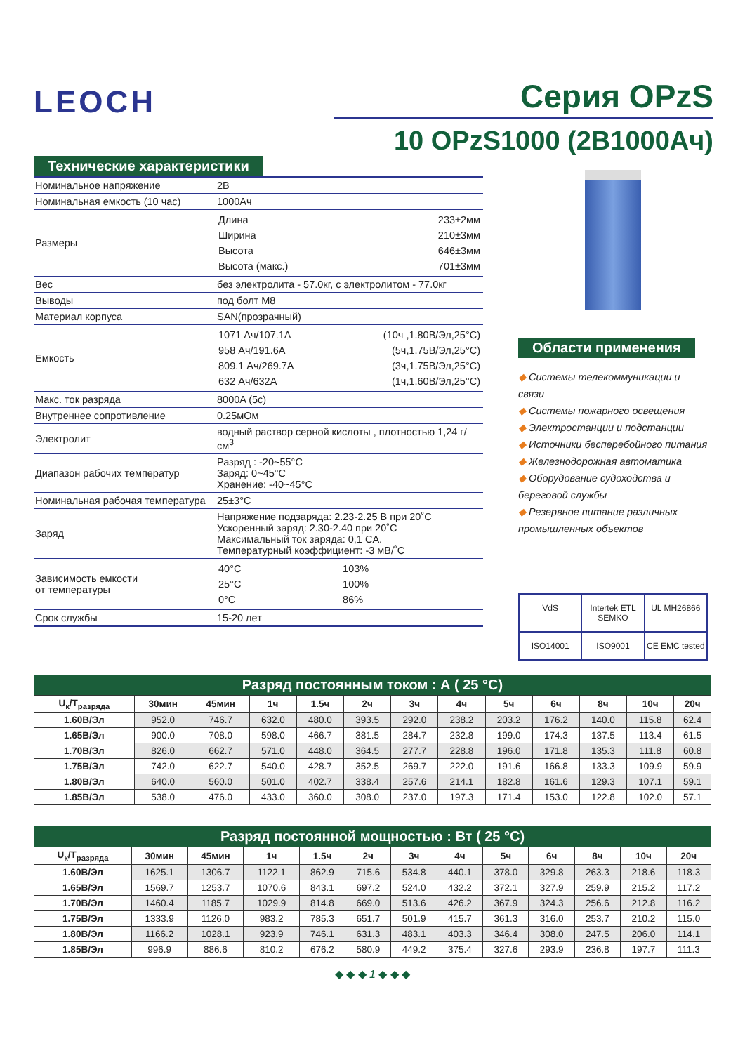LEOCH
Серия OPzS
10 OPzS1000 (2В1000Ач)
Технические характеристики
| Номинальное напряжение | 2В |
| Номинальная емкость (10 час) | 1000Ач |
| Размеры | / Длина / 233±2мм / / Ширина / 210±3мм / / Высота / 646±3мм / / Высота (макс.) / 701±3мм / |
| Вес | без электролита - 57.0кг, с электролитом - 77.0кг |
| Выводы | под болт М8 |
| Материал корпуса | SAN(прозрачный) |
| Емкость | / 1071 Ач/107.1A / (10ч ,1.80В/Эл,25°C) / / 958 Ач/191.6A / (5ч,1.75В/Эл,25°C) / / 809.1 Ач/269.7A / (3ч,1.75В/Эл,25°C) / / 632 Ач/632A / (1ч,1.60В/Эл,25°C) / |
| Макс. ток разряда | 8000A (5c) |
| Внутреннее сопротивление | 0.25мОм |
| Электролит | водный раствор серной кислоты , плотностью 1,24 г/см<sup>3</sup> |
| Диапазон рабочих температур | Разряд : -20~55°C Заряд: 0~45°C Хранение: -40~45°C |
| Номинальная рабочая температура | 25±3°C |
| Заряд | Напряжение подзаряда: 2.23-2.25 В при 20˚C Ускоренный заряд: 2.30-2.40 при 20˚C Максимальный ток заряда: 0,1 CA. Температурный коэффициент: -3 мВ/˚C |
| Зависимость емкости от температуры | / 40°C / 103% / / 25°C / 100% / / 0°C / 86% / |
| Срок службы | 15-20 лет |
Области применения
◆ Системы телекоммуникации и связи
◆ Системы пожарного освещения
◆ Электростанции и подстанции
◆ Источники бесперебойного питания
◆ Железнодорожная автоматика
◆ Оборудование судоходства и береговой службы
◆ Резервное питание различных промышленных объектов
VdS
Intertek ETL SEMKO
UL MH26866
ISO14001
ISO9001
CE EMC tested
Разряд постоянным током : А ( 25 °C)
| U<sub>к</sub>/T<sub>разряда</sub> | 30мин | 45мин | 1ч | 1.5ч | 2ч | 3ч | 4ч | 5ч | 6ч | 8ч | 10ч | 20ч |
| --- | --- | --- | --- | --- | --- | --- | --- | --- | --- | --- | --- | --- |
| 1.60В/Эл | 952.0 | 746.7 | 632.0 | 480.0 | 393.5 | 292.0 | 238.2 | 203.2 | 176.2 | 140.0 | 115.8 | 62.4 |
| 1.65В/Эл | 900.0 | 708.0 | 598.0 | 466.7 | 381.5 | 284.7 | 232.8 | 199.0 | 174.3 | 137.5 | 113.4 | 61.5 |
| 1.70В/Эл | 826.0 | 662.7 | 571.0 | 448.0 | 364.5 | 277.7 | 228.8 | 196.0 | 171.8 | 135.3 | 111.8 | 60.8 |
| 1.75В/Эл | 742.0 | 622.7 | 540.0 | 428.7 | 352.5 | 269.7 | 222.0 | 191.6 | 166.8 | 133.3 | 109.9 | 59.9 |
| 1.80В/Эл | 640.0 | 560.0 | 501.0 | 402.7 | 338.4 | 257.6 | 214.1 | 182.8 | 161.6 | 129.3 | 107.1 | 59.1 |
| 1.85В/Эл | 538.0 | 476.0 | 433.0 | 360.0 | 308.0 | 237.0 | 197.3 | 171.4 | 153.0 | 122.8 | 102.0 | 57.1 |
Разряд постоянной мощностью : Вт ( 25 °C)
| U<sub>к</sub>/T<sub>разряда</sub> | 30мин | 45мин | 1ч | 1.5ч | 2ч | 3ч | 4ч | 5ч | 6ч | 8ч | 10ч | 20ч |
| --- | --- | --- | --- | --- | --- | --- | --- | --- | --- | --- | --- | --- |
| 1.60В/Эл | 1625.1 | 1306.7 | 1122.1 | 862.9 | 715.6 | 534.8 | 440.1 | 378.0 | 329.8 | 263.3 | 218.6 | 118.3 |
| 1.65В/Эл | 1569.7 | 1253.7 | 1070.6 | 843.1 | 697.2 | 524.0 | 432.2 | 372.1 | 327.9 | 259.9 | 215.2 | 117.2 |
| 1.70В/Эл | 1460.4 | 1185.7 | 1029.9 | 814.8 | 669.0 | 513.6 | 426.2 | 367.9 | 324.3 | 256.6 | 212.8 | 116.2 |
| 1.75В/Эл | 1333.9 | 1126.0 | 983.2 | 785.3 | 651.7 | 501.9 | 415.7 | 361.3 | 316.0 | 253.7 | 210.2 | 115.0 |
| 1.80В/Эл | 1166.2 | 1028.1 | 923.9 | 746.1 | 631.3 | 483.1 | 403.3 | 346.4 | 308.0 | 247.5 | 206.0 | 114.1 |
| 1.85В/Эл | 996.9 | 886.6 | 810.2 | 676.2 | 580.9 | 449.2 | 375.4 | 327.6 | 293.9 | 236.8 | 197.7 | 111.3 |
◆ ◆ ◆ 1 ◆ ◆ ◆